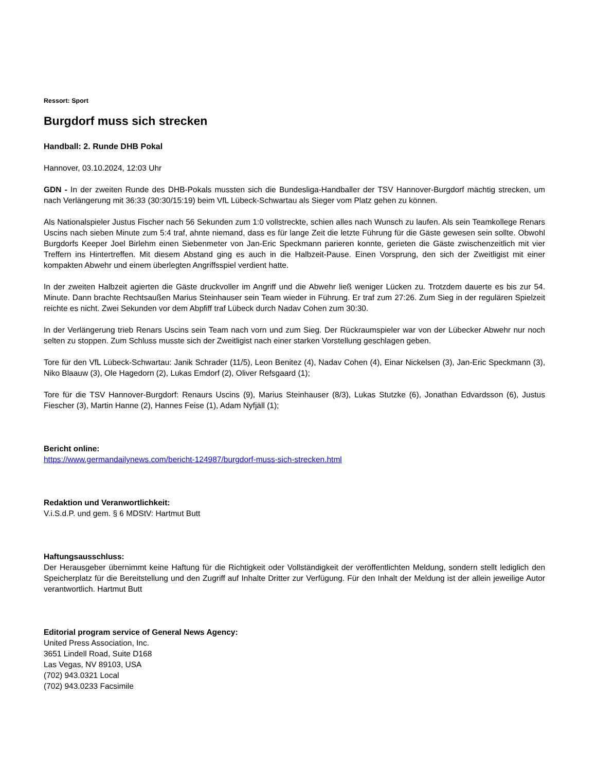Ressort: Sport
Burgdorf muss sich strecken
Handball: 2. Runde DHB Pokal
Hannover, 03.10.2024, 12:03 Uhr
GDN - In der zweiten Runde des DHB-Pokals mussten sich die Bundesliga-Handballer der TSV Hannover-Burgdorf mächtig strecken, um nach Verlängerung mit 36:33 (30:30/15:19) beim VfL Lübeck-Schwartau als Sieger vom Platz gehen zu können.
Als Nationalspieler Justus Fischer nach 56 Sekunden zum 1:0 vollstreckte, schien alles nach Wunsch zu laufen. Als sein Teamkollege Renars Uscins nach sieben Minute zum 5:4 traf, ahnte niemand, dass es für lange Zeit die letzte Führung für die Gäste gewesen sein sollte. Obwohl Burgdorfs Keeper Joel Birlehm einen Siebenmeter von Jan-Eric Speckmann parieren konnte, gerieten die Gäste zwischenzeitlich mit vier Treffern ins Hintertreffen. Mit diesem Abstand ging es auch in die Halbzeit-Pause. Einen Vorsprung, den sich der Zweitligist mit einer kompakten Abwehr und einem überlegten Angriffsspiel verdient hatte.
In der zweiten Halbzeit agierten die Gäste druckvoller im Angriff und die Abwehr ließ weniger Lücken zu. Trotzdem dauerte es bis zur 54. Minute. Dann brachte Rechtsaußen Marius Steinhauser sein Team wieder in Führung. Er traf zum 27:26. Zum Sieg in der regulären Spielzeit reichte es nicht. Zwei Sekunden vor dem Abpfiff traf Lübeck durch Nadav Cohen zum 30:30.
In der Verlängerung trieb Renars Uscins sein Team nach vorn und zum Sieg. Der Rückraumspieler war von der Lübecker Abwehr nur noch selten zu stoppen. Zum Schluss musste sich der Zweitligist nach einer starken Vorstellung geschlagen geben.
Tore für den VfL Lübeck-Schwartau: Janik Schrader (11/5), Leon Benitez (4), Nadav Cohen (4), Einar Nickelsen (3), Jan-Eric Speckmann (3), Niko Blaauw (3), Ole Hagedorn (2), Lukas Emdorf (2), Oliver Refsgaard (1);
Tore für die TSV Hannover-Burgdorf: Renaurs Uscins (9), Marius Steinhauser (8/3), Lukas Stutzke (6), Jonathan Edvardsson (6), Justus Fiescher (3), Martin Hanne (2), Hannes Feise (1), Adam Nyfjäll (1);
Bericht online:
https://www.germandailynews.com/bericht-124987/burgdorf-muss-sich-strecken.html
Redaktion und Veranwortlichkeit:
V.i.S.d.P. und gem. § 6 MDStV: Hartmut Butt
Haftungsausschluss:
Der Herausgeber übernimmt keine Haftung für die Richtigkeit oder Vollständigkeit der veröffentlichten Meldung, sondern stellt lediglich den Speicherplatz für die Bereitstellung und den Zugriff auf Inhalte Dritter zur Verfügung. Für den Inhalt der Meldung ist der allein jeweilige Autor verantwortlich. Hartmut Butt
Editorial program service of General News Agency:
United Press Association, Inc.
3651 Lindell Road, Suite D168
Las Vegas, NV 89103, USA
(702) 943.0321 Local
(702) 943.0233 Facsimile